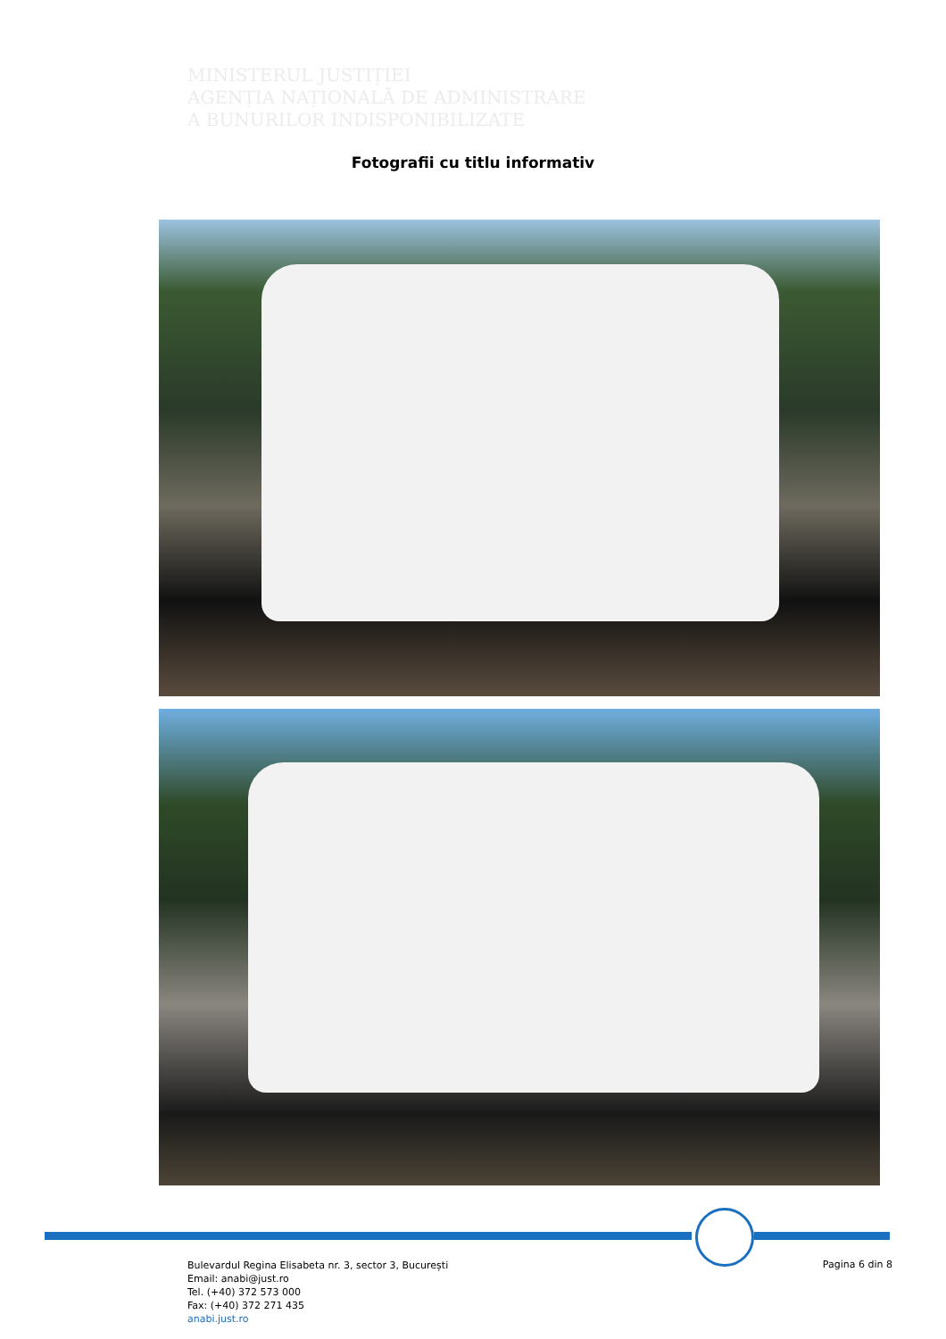MINISTERUL JUSTIȚIEI
AGENȚIA NAȚIONALĂ DE ADMINISTRARE
A BUNURILOR INDISPONIBILIZATE
Fotografii cu titlu informativ
Bulevardul Regina Elisabeta nr. 3, sector 3, București
Email: anabi@just.ro
Tel. (+40) 372 573 000
Fax: (+40) 372 271 435
anabi.just.ro
Pagina 6 din 8